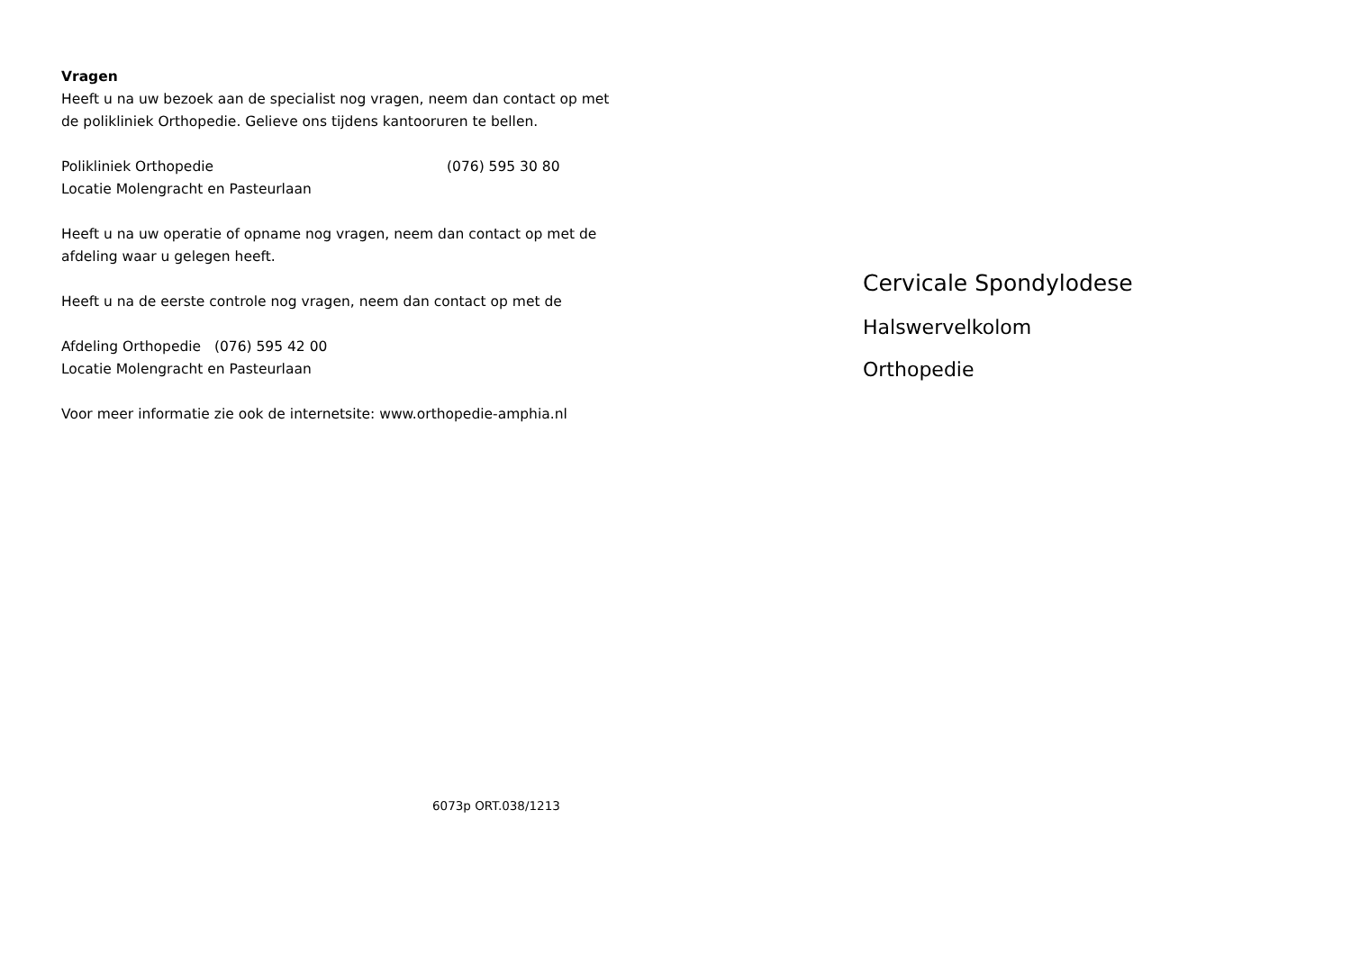Vragen
Heeft u na uw bezoek aan de specialist nog vragen, neem dan contact op met de polikliniek Orthopedie. Gelieve ons tijdens kantooruren te bellen.
Polikliniek Orthopedie (076) 595 30 80
Locatie Molengracht en Pasteurlaan
Heeft u na uw operatie of opname nog vragen, neem dan contact op met de afdeling waar u gelegen heeft.
Heeft u na de eerste controle nog vragen, neem dan contact op met de
Afdeling Orthopedie (076) 595 42 00
Locatie Molengracht en Pasteurlaan
Voor meer informatie zie ook de internetsite: www.orthopedie-amphia.nl
6073p ORT.038/1213
Cervicale Spondylodese
Halswervelkolom
Orthopedie